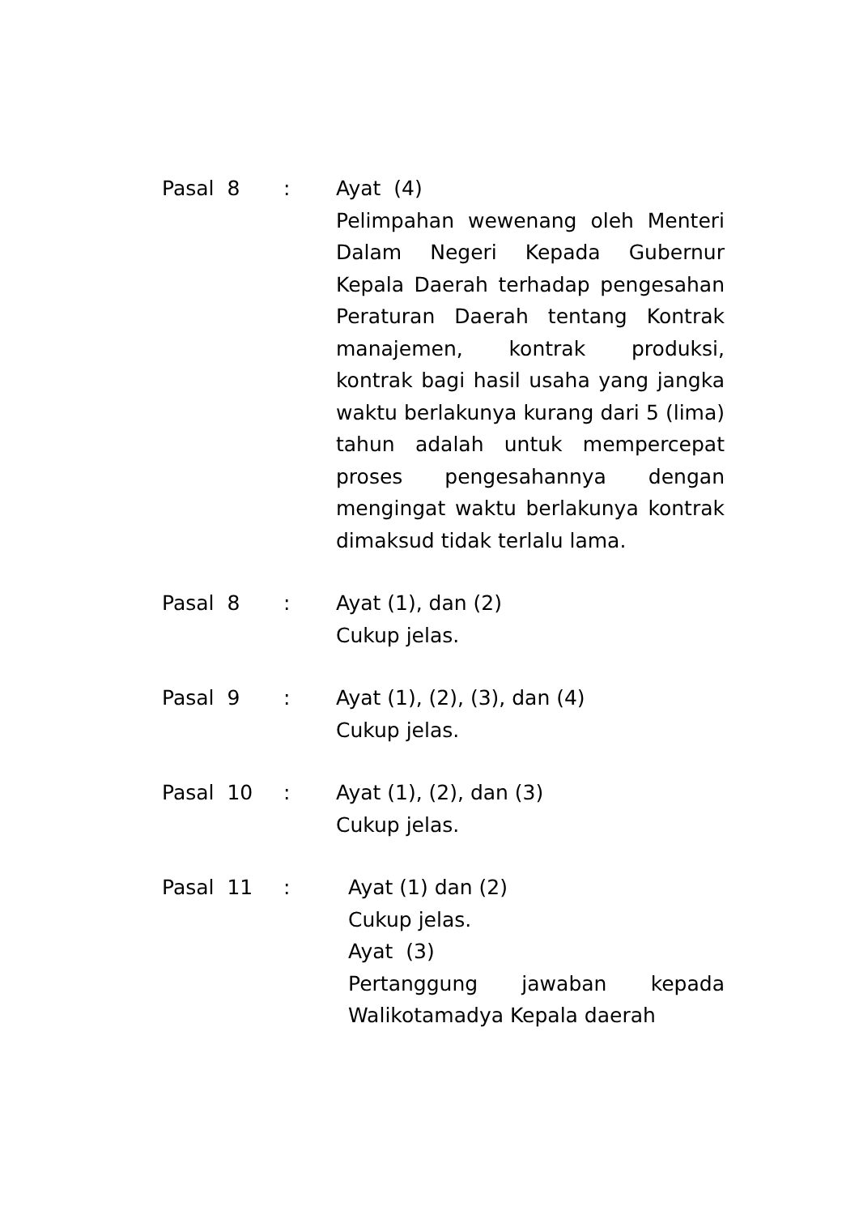Pasal 8 : Ayat (4)
Pelimpahan wewenang oleh Menteri Dalam Negeri Kepada Gubernur Kepala Daerah terhadap pengesahan Peraturan Daerah tentang Kontrak manajemen, kontrak produksi, kontrak bagi hasil usaha yang jangka waktu berlakunya kurang dari 5 (lima) tahun adalah untuk mempercepat proses pengesahannya dengan mengingat waktu berlakunya kontrak dimaksud tidak terlalu lama.
Pasal 8 : Ayat (1), dan (2)
Cukup jelas.
Pasal 9 : Ayat (1), (2), (3), dan (4)
Cukup jelas.
Pasal 10 : Ayat (1), (2), dan (3)
Cukup jelas.
Pasal 11 : Ayat (1) dan (2)
Cukup jelas.
Ayat (3)
Pertanggung jawaban kepada Walikotamadya Kepala daerah